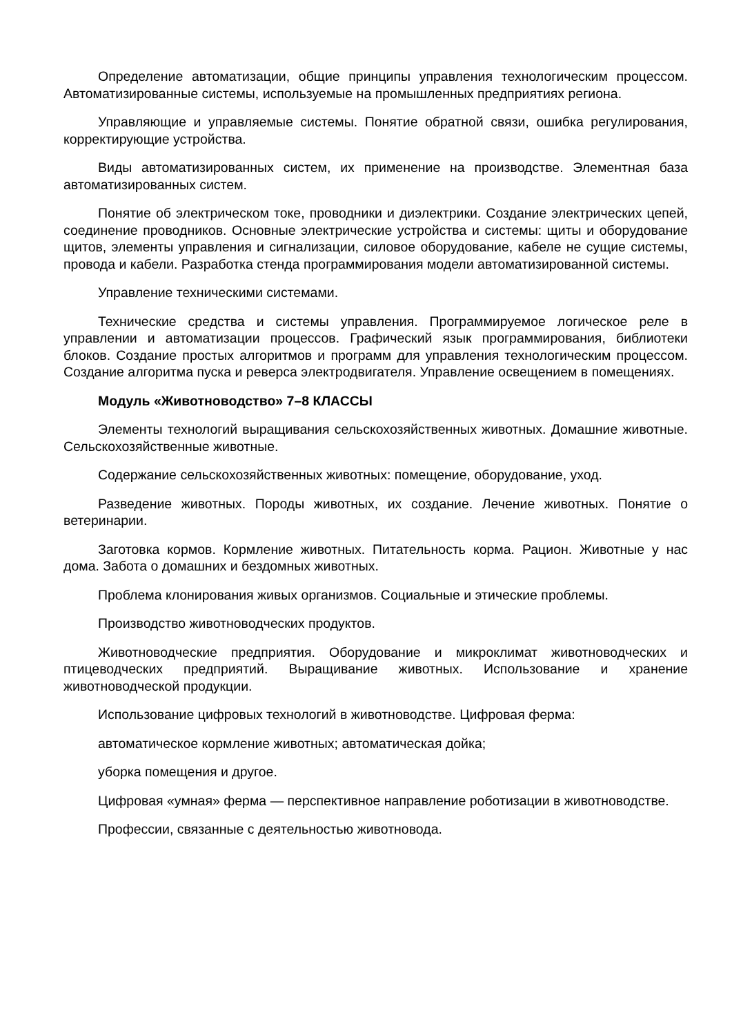Определение автоматизации, общие принципы управления технологическим процессом. Автоматизированные системы, используемые на промышленных предприятиях региона.
Управляющие и управляемые системы. Понятие обратной связи, ошибка регулирования, корректирующие устройства.
Виды автоматизированных систем, их применение на производстве. Элементная база автоматизированных систем.
Понятие об электрическом токе, проводники и диэлектрики. Создание электрических цепей, соединение проводников. Основные электрические устройства и системы: щиты и оборудование щитов, элементы управления и сигнализации, силовое оборудование, кабеле не сущие системы, провода и кабели. Разработка стенда программирования модели автоматизированной системы.
Управление техническими системами.
Технические средства и системы управления. Программируемое логическое реле в управлении и автоматизации процессов. Графический язык программирования, библиотеки блоков. Создание простых алгоритмов и программ для управления технологическим процессом. Создание алгоритма пуска и реверса электродвигателя. Управление освещением в помещениях.
Модуль «Животноводство» 7–8 КЛАССЫ
Элементы технологий выращивания сельскохозяйственных животных. Домашние животные. Сельскохозяйственные животные.
Содержание сельскохозяйственных животных: помещение, оборудование, уход.
Разведение животных. Породы животных, их создание. Лечение животных. Понятие о ветеринарии.
Заготовка кормов. Кормление животных. Питательность корма. Рацион. Животные у нас дома. Забота о домашних и бездомных животных.
Проблема клонирования живых организмов. Социальные и этические проблемы.
Производство животноводческих продуктов.
Животноводческие предприятия. Оборудование и микроклимат животноводческих и птицеводческих предприятий. Выращивание животных. Использование и хранение животноводческой продукции.
Использование цифровых технологий в животноводстве. Цифровая ферма:
автоматическое кормление животных; автоматическая дойка;
уборка помещения и другое.
Цифровая «умная» ферма — перспективное направление роботизации в животноводстве.
Профессии, связанные с деятельностью животновода.